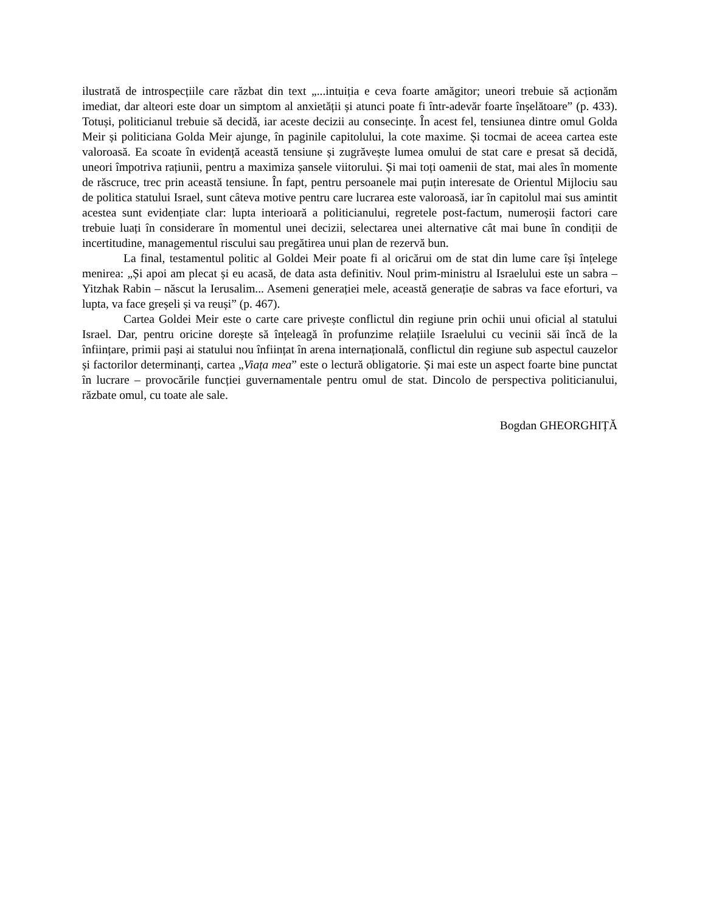ilustrată de introspecțiile care răzbat din text „...intuiția e ceva foarte amăgitor; uneori trebuie să acționăm imediat, dar alteori este doar un simptom al anxietății și atunci poate fi într-adevăr foarte înșelătoare” (p. 433). Totuși, politicianul trebuie să decidă, iar aceste decizii au consecințe. În acest fel, tensiunea dintre omul Golda Meir și politiciana Golda Meir ajunge, în paginile capitolului, la cote maxime. Și tocmai de aceea cartea este valoroasă. Ea scoate în evidență această tensiune și zugrăvește lumea omului de stat care e presat să decidă, uneori împotriva rațiunii, pentru a maximiza șansele viitorului. Și mai toți oamenii de stat, mai ales în momente de răscruce, trec prin această tensiune. În fapt, pentru persoanele mai puțin interesate de Orientul Mijlociu sau de politica statului Israel, sunt câteva motive pentru care lucrarea este valoroasă, iar în capitolul mai sus amintit acestea sunt evidențiate clar: lupta interioară a politicianului, regretele post-factum, numeroșii factori care trebuie luați în considerare în momentul unei decizii, selectarea unei alternative cât mai bune în condiții de incertitudine, managementul riscului sau pregătirea unui plan de rezervă bun.
La final, testamentul politic al Goldei Meir poate fi al oricărui om de stat din lume care își înțelege menirea: „Și apoi am plecat și eu acasă, de data asta definitiv. Noul prim-ministru al Israelului este un sabra – Yitzhak Rabin – născut la Ierusalim... Asemeni generației mele, această generație de sabras va face eforturi, va lupta, va face greșeli și va reuși” (p. 467).
Cartea Goldei Meir este o carte care privește conflictul din regiune prin ochii unui oficial al statului Israel. Dar, pentru oricine dorește să înțeleagă în profunzime relațiile Israelului cu vecinii săi încă de la înființare, primii pași ai statului nou înființat în arena internațională, conflictul din regiune sub aspectul cauzelor și factorilor determinanți, cartea „Viața mea” este o lectură obligatorie. Și mai este un aspect foarte bine punctat în lucrare – provocările funcției guvernamentale pentru omul de stat. Dincolo de perspectiva politicianului, răzbate omul, cu toate ale sale.
Bogdan GHEORGHIȚĂ